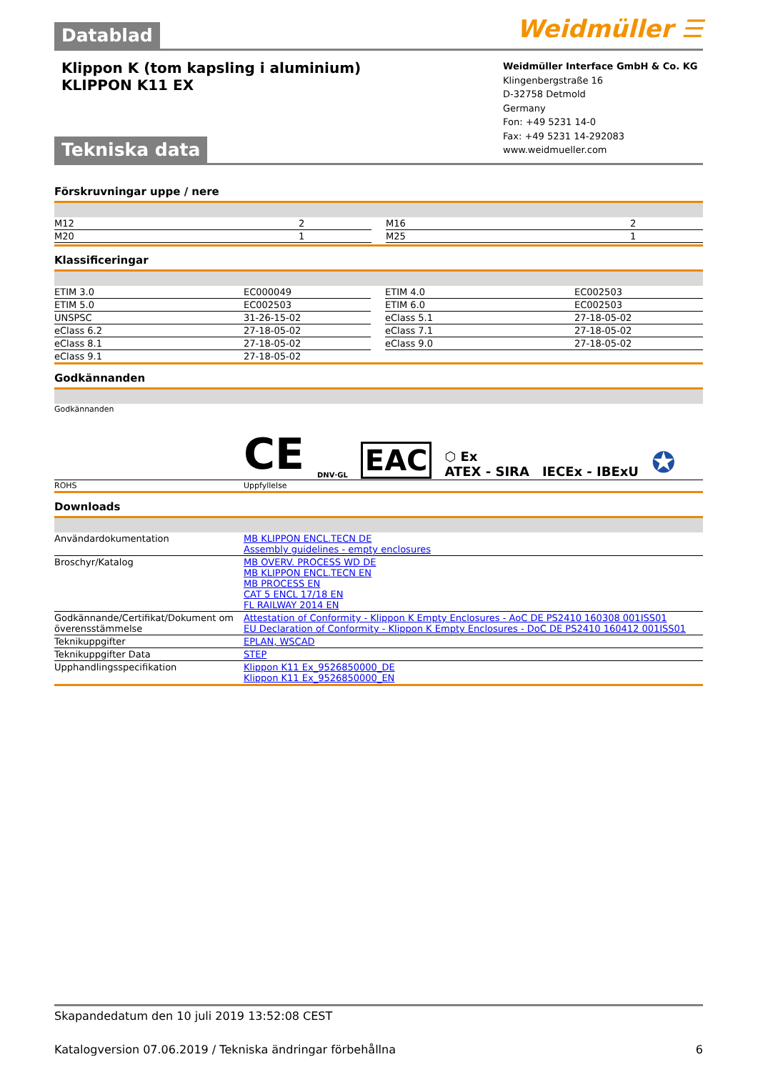Datablad
Weidmüller ☰
Klippon K (tom kapsling i aluminium)
KLIPPON K11 EX
Tekniska data
Weidmüller Interface GmbH & Co. KG
Klingenbergstraße 16
D-32758 Detmold
Germany
Fon: +49 5231 14-0
Fax: +49 5231 14-292083
www.weidmueller.com
Förskruvningar uppe / nere
| M12 | 2 | | M16 | 2 |
| M20 | 1 | | M25 | 1 |
Klassificeringar
| ETIM 3.0 | EC000049 | | ETIM 4.0 | EC002503 |
| ETIM 5.0 | EC002503 | | ETIM 6.0 | EC002503 |
| UNSPSC | 31-26-15-02 | | eClass 5.1 | 27-18-05-02 |
| eClass 6.2 | 27-18-05-02 | | eClass 7.1 | 27-18-05-02 |
| eClass 8.1 | 27-18-05-02 | | eClass 9.0 | 27-18-05-02 |
| eClass 9.1 | 27-18-05-02 | | | |
Godkännanden
| Godkännanden | CE DNV·GL EAC ⬡ Ex ATEX - SIRA IECEx - IBExU ✪ |
| ROHS | Uppfyllelse |
Downloads
| Användardokumentation | MB KLIPPON ENCL.TECN DE Assembly guidelines - empty enclosures |
| Broschyr/Katalog | MB OVERV. PROCESS WD DE MB KLIPPON ENCL.TECN EN MB PROCESS EN CAT 5 ENCL 17/18 EN FL RAILWAY 2014 EN |
| Godkännande/Certifikat/Dokument om överensstämmelse | Attestation of Conformity - Klippon K Empty Enclosures - AoC DE PS2410 160308 001ISS01 EU Declaration of Conformity - Klippon K Empty Enclosures - DoC DE PS2410 160412 001ISS01 |
| Teknikuppgifter | EPLAN, WSCAD |
| Teknikuppgifter Data | STEP |
| Upphandlingsspecifikation | Klippon K11 Ex_9526850000_DE Klippon K11 Ex_9526850000_EN |
Skapandedatum den 10 juli 2019 13:52:08 CEST
Katalogversion 07.06.2019 / Tekniska ändringar förbehållna 6